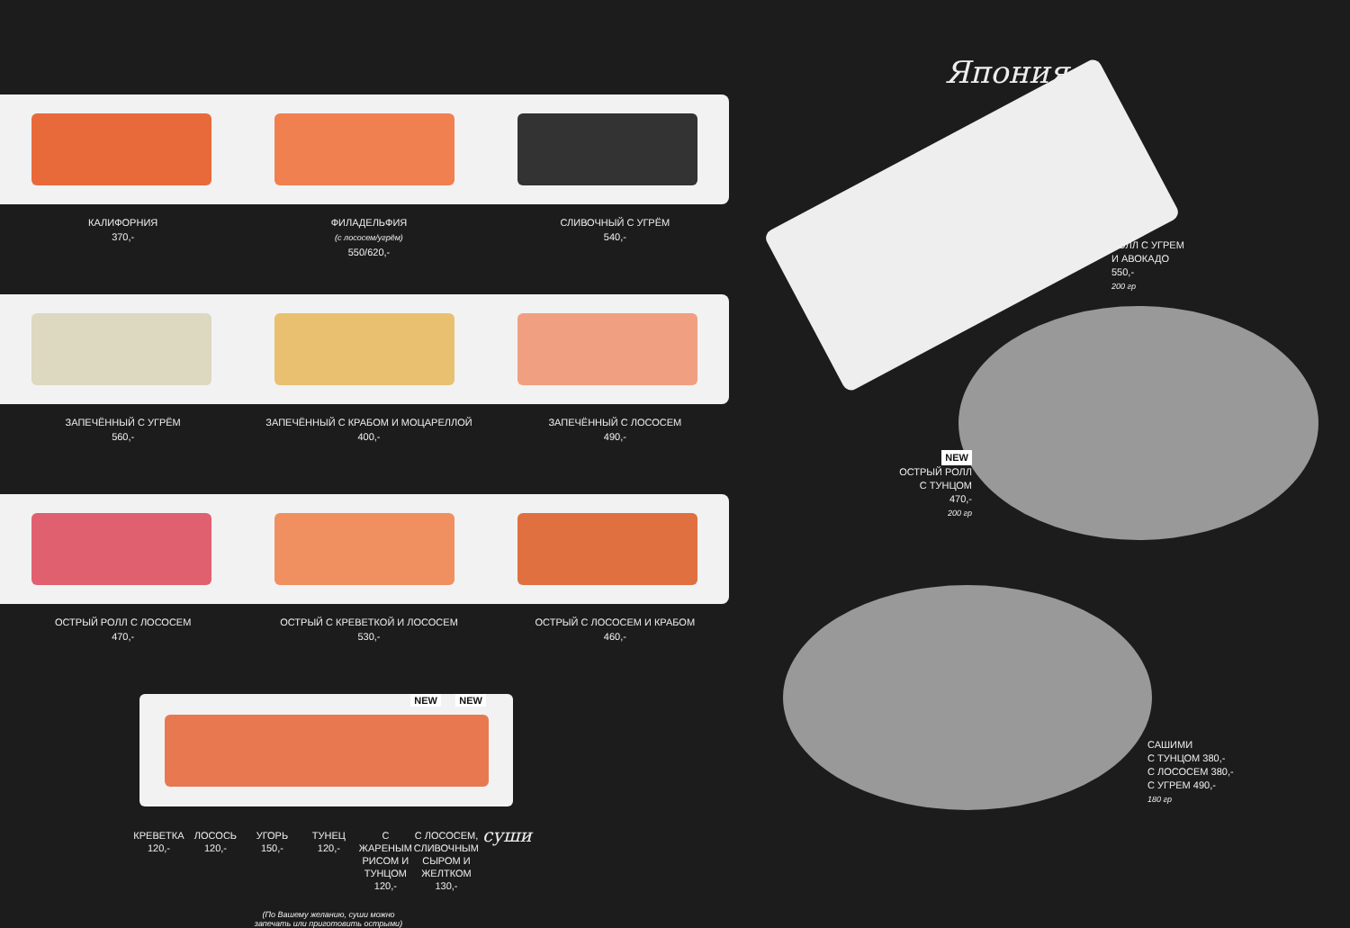КАЛИФОРНИЯ
370,-
ФИЛАДЕЛЬФИЯ
(с лососем/угрём)
550/620,-
СЛИВОЧНЫЙ С УГРЁМ
540,-
ЗАПЕЧЁННЫЙ С УГРЁМ
560,-
ЗАПЕЧЁННЫЙ С КРАБОМ И МОЦАРЕЛЛОЙ
400,-
ЗАПЕЧЁННЫЙ С ЛОСОСЕМ
490,-
ОСТРЫЙ РОЛЛ С ЛОСОСЕМ
470,-
ОСТРЫЙ С КРЕВЕТКОЙ И ЛОСОСЕМ
530,-
ОСТРЫЙ С ЛОСОСЕМ И КРАБОМ
460,-
NEW NEW
КРЕВЕТКА
120,-
ЛОСОСЬ
120,-
УГОРЬ
150,-
ТУНЕЦ
120,-
С ЖАРЕНЫМ РИСОМ И ТУНЦОМ
120,-
С ЛОСОСЕМ, СЛИВОЧНЫМ СЫРОМ И ЖЕЛТКОМ
130,-
суши
(По Вашему желанию, суши можно запечать или приготовить острыми)
Япония
РОЛЛ С УГРЕМ
И АВОКАДО
550,-
200 гр
NEW
ОСТРЫЙ РОЛЛ
С ТУНЦОМ
470,-
200 гр
САШИМИ
С ТУНЦОМ 380,-
С ЛОСОСЕМ 380,-
С УГРЕМ 490,-
180 гр